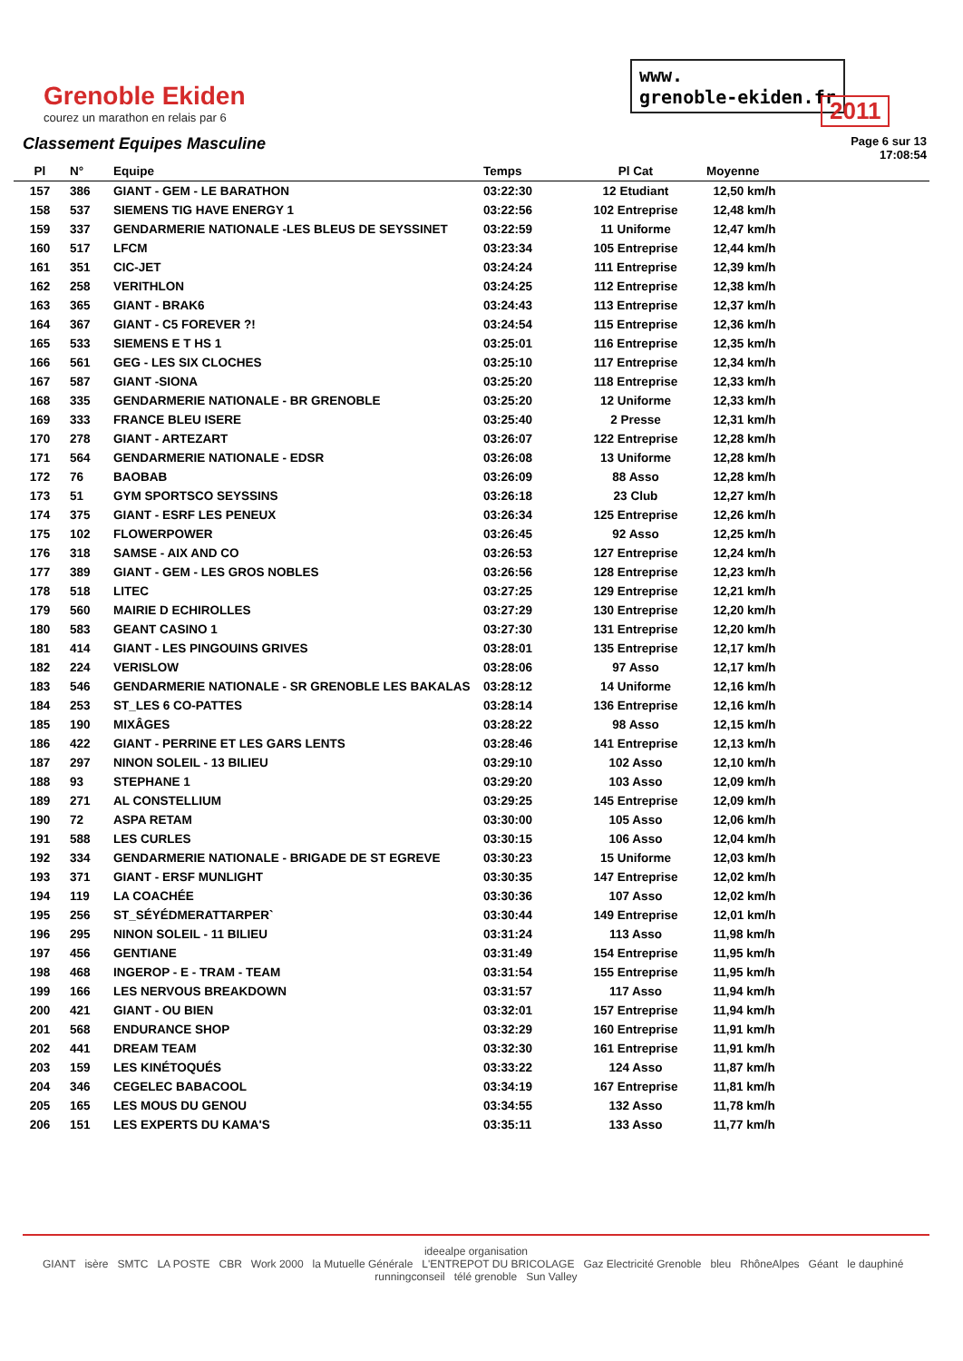Grenoble Ekiden
courez un marathon en relais par 6
www.
grenoble-ekiden.fr
2011
Classement Equipes Masculine
Page 6 sur 13
17:08:54
| Pl | N° | Equipe | Temps | Pl Cat | Moyenne |
| --- | --- | --- | --- | --- | --- |
| 157 | 386 | GIANT - GEM - LE BARATHON | 03:22:30 | 12 Etudiant | 12,50 km/h |
| 158 | 537 | SIEMENS TIG HAVE ENERGY 1 | 03:22:56 | 102 Entreprise | 12,48 km/h |
| 159 | 337 | GENDARMERIE NATIONALE -LES BLEUS DE SEYSSINET | 03:22:59 | 11 Uniforme | 12,47 km/h |
| 160 | 517 | LFCM | 03:23:34 | 105 Entreprise | 12,44 km/h |
| 161 | 351 | CIC-JET | 03:24:24 | 111 Entreprise | 12,39 km/h |
| 162 | 258 | VERITHLON | 03:24:25 | 112 Entreprise | 12,38 km/h |
| 163 | 365 | GIANT - BRAK6 | 03:24:43 | 113 Entreprise | 12,37 km/h |
| 164 | 367 | GIANT - C5 FOREVER ?! | 03:24:54 | 115 Entreprise | 12,36 km/h |
| 165 | 533 | SIEMENS E T HS 1 | 03:25:01 | 116 Entreprise | 12,35 km/h |
| 166 | 561 | GEG - LES SIX CLOCHES | 03:25:10 | 117 Entreprise | 12,34 km/h |
| 167 | 587 | GIANT -SIONA | 03:25:20 | 118 Entreprise | 12,33 km/h |
| 168 | 335 | GENDARMERIE NATIONALE - BR GRENOBLE | 03:25:20 | 12 Uniforme | 12,33 km/h |
| 169 | 333 | FRANCE BLEU ISERE | 03:25:40 | 2 Presse | 12,31 km/h |
| 170 | 278 | GIANT - ARTEZART | 03:26:07 | 122 Entreprise | 12,28 km/h |
| 171 | 564 | GENDARMERIE NATIONALE - EDSR | 03:26:08 | 13 Uniforme | 12,28 km/h |
| 172 | 76 | BAOBAB | 03:26:09 | 88 Asso | 12,28 km/h |
| 173 | 51 | GYM SPORTSCO SEYSSINS | 03:26:18 | 23 Club | 12,27 km/h |
| 174 | 375 | GIANT - ESRF LES PENEUX | 03:26:34 | 125 Entreprise | 12,26 km/h |
| 175 | 102 | FLOWERPOWER | 03:26:45 | 92 Asso | 12,25 km/h |
| 176 | 318 | SAMSE - AIX AND CO | 03:26:53 | 127 Entreprise | 12,24 km/h |
| 177 | 389 | GIANT - GEM - LES GROS NOBLES | 03:26:56 | 128 Entreprise | 12,23 km/h |
| 178 | 518 | LITEC | 03:27:25 | 129 Entreprise | 12,21 km/h |
| 179 | 560 | MAIRIE D ECHIROLLES | 03:27:29 | 130 Entreprise | 12,20 km/h |
| 180 | 583 | GEANT CASINO 1 | 03:27:30 | 131 Entreprise | 12,20 km/h |
| 181 | 414 | GIANT - LES PINGOUINS GRIVES | 03:28:01 | 135 Entreprise | 12,17 km/h |
| 182 | 224 | VERISLOW | 03:28:06 | 97 Asso | 12,17 km/h |
| 183 | 546 | GENDARMERIE NATIONALE - SR GRENOBLE LES BAKALAS | 03:28:12 | 14 Uniforme | 12,16 km/h |
| 184 | 253 | ST_LES 6 CO-PATTES | 03:28:14 | 136 Entreprise | 12,16 km/h |
| 185 | 190 | MIXÂGES | 03:28:22 | 98 Asso | 12,15 km/h |
| 186 | 422 | GIANT - PERRINE ET LES GARS LENTS | 03:28:46 | 141 Entreprise | 12,13 km/h |
| 187 | 297 | NINON SOLEIL - 13 BILIEU | 03:29:10 | 102 Asso | 12,10 km/h |
| 188 | 93 | STEPHANE 1 | 03:29:20 | 103 Asso | 12,09 km/h |
| 189 | 271 | AL CONSTELLIUM | 03:29:25 | 145 Entreprise | 12,09 km/h |
| 190 | 72 | ASPA RETAM | 03:30:00 | 105 Asso | 12,06 km/h |
| 191 | 588 | LES CURLES | 03:30:15 | 106 Asso | 12,04 km/h |
| 192 | 334 | GENDARMERIE NATIONALE - BRIGADE DE ST EGREVE | 03:30:23 | 15 Uniforme | 12,03 km/h |
| 193 | 371 | GIANT - ERSF MUNLIGHT | 03:30:35 | 147 Entreprise | 12,02 km/h |
| 194 | 119 | LA COACHÉE | 03:30:36 | 107 Asso | 12,02 km/h |
| 195 | 256 | ST_SÉYÉDMERATTARPER` | 03:30:44 | 149 Entreprise | 12,01 km/h |
| 196 | 295 | NINON SOLEIL - 11 BILIEU | 03:31:24 | 113 Asso | 11,98 km/h |
| 197 | 456 | GENTIANE | 03:31:49 | 154 Entreprise | 11,95 km/h |
| 198 | 468 | INGEROP - E - TRAM - TEAM | 03:31:54 | 155 Entreprise | 11,95 km/h |
| 199 | 166 | LES NERVOUS BREAKDOWN | 03:31:57 | 117 Asso | 11,94 km/h |
| 200 | 421 | GIANT - OU BIEN | 03:32:01 | 157 Entreprise | 11,94 km/h |
| 201 | 568 | ENDURANCE SHOP | 03:32:29 | 160 Entreprise | 11,91 km/h |
| 202 | 441 | DREAM TEAM | 03:32:30 | 161 Entreprise | 11,91 km/h |
| 203 | 159 | LES KINÉTOQUÉS | 03:33:22 | 124 Asso | 11,87 km/h |
| 204 | 346 | CEGELEC BABACOOL | 03:34:19 | 167 Entreprise | 11,81 km/h |
| 205 | 165 | LES MOUS DU GENOU | 03:34:55 | 132 Asso | 11,78 km/h |
| 206 | 151 | LES EXPERTS DU KAMA'S | 03:35:11 | 133 Asso | 11,77 km/h |
ideealpe organisation
GIANT isère SMTC LA POSTE CBR Work 2000 la Mutuelle Générale L'ENTREPOT DU BRICOLAGE Gaz Electricité Grenoble bleu RhôneAlpes Géant le dauphiné runningconseil télé grenoble Sun Valley